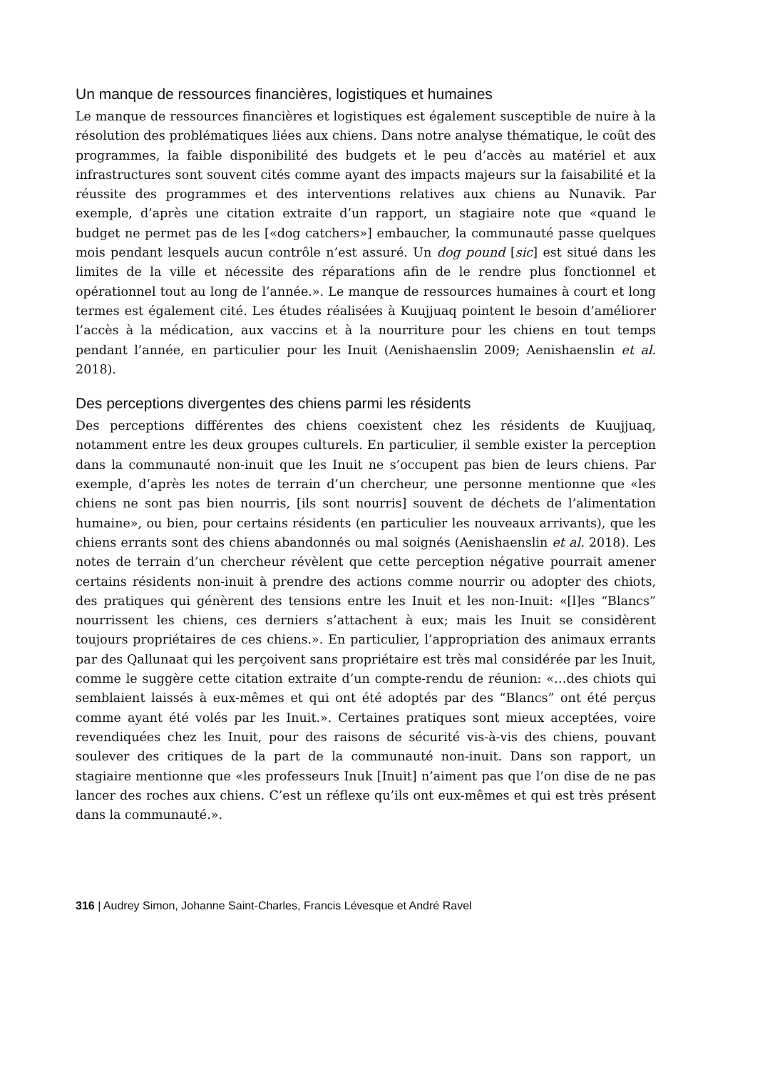Un manque de ressources financières, logistiques et humaines
Le manque de ressources financières et logistiques est également susceptible de nuire à la résolution des problématiques liées aux chiens. Dans notre analyse thématique, le coût des programmes, la faible disponibilité des budgets et le peu d’accès au matériel et aux infrastructures sont souvent cités comme ayant des impacts majeurs sur la faisabilité et la réussite des programmes et des interventions relatives aux chiens au Nunavik. Par exemple, d’après une citation extraite d’un rapport, un stagiaire note que «quand le budget ne permet pas de les [«dog catchers»] embaucher, la communauté passe quelques mois pendant lesquels aucun contrôle n’est assuré. Un dog pound [sic] est situé dans les limites de la ville et nécessite des réparations afin de le rendre plus fonctionnel et opérationnel tout au long de l’année.». Le manque de ressources humaines à court et long termes est également cité. Les études réalisées à Kuujjuaq pointent le besoin d’améliorer l’accès à la médication, aux vaccins et à la nourriture pour les chiens en tout temps pendant l’année, en particulier pour les Inuit (Aenishaenslin 2009; Aenishaenslin et al. 2018).
Des perceptions divergentes des chiens parmi les résidents
Des perceptions différentes des chiens coexistent chez les résidents de Kuujjuaq, notamment entre les deux groupes culturels. En particulier, il semble exister la perception dans la communauté non-inuit que les Inuit ne s’occupent pas bien de leurs chiens. Par exemple, d’après les notes de terrain d’un chercheur, une personne mentionne que «les chiens ne sont pas bien nourris, [ils sont nourris] souvent de déchets de l’alimentation humaine», ou bien, pour certains résidents (en particulier les nouveaux arrivants), que les chiens errants sont des chiens abandonnés ou mal soignés (Aenishaenslin et al. 2018). Les notes de terrain d’un chercheur révèlent que cette perception négative pourrait amener certains résidents non-inuit à prendre des actions comme nourrir ou adopter des chiots, des pratiques qui génèrent des tensions entre les Inuit et les non-Inuit: «[l]es “Blancs” nourrissent les chiens, ces derniers s’attachent à eux; mais les Inuit se considèrent toujours propriétaires de ces chiens.». En particulier, l’appropriation des animaux errants par des Qallunaat qui les perçoivent sans propriétaire est très mal considérée par les Inuit, comme le suggère cette citation extraite d’un compte-rendu de réunion: «…des chiots qui semblaient laissés à eux-mêmes et qui ont été adoptés par des “Blancs” ont été perçus comme ayant été volés par les Inuit.». Certaines pratiques sont mieux acceptées, voire revendiquées chez les Inuit, pour des raisons de sécurité vis-à-vis des chiens, pouvant soulever des critiques de la part de la communauté non-inuit. Dans son rapport, un stagiaire mentionne que «les professeurs Inuk [Inuit] n’aiment pas que l’on dise de ne pas lancer des roches aux chiens. C’est un réflexe qu’ils ont eux-mêmes et qui est très présent dans la communauté.».
316 | Audrey Simon, Johanne Saint-Charles, Francis Lévesque et André Ravel